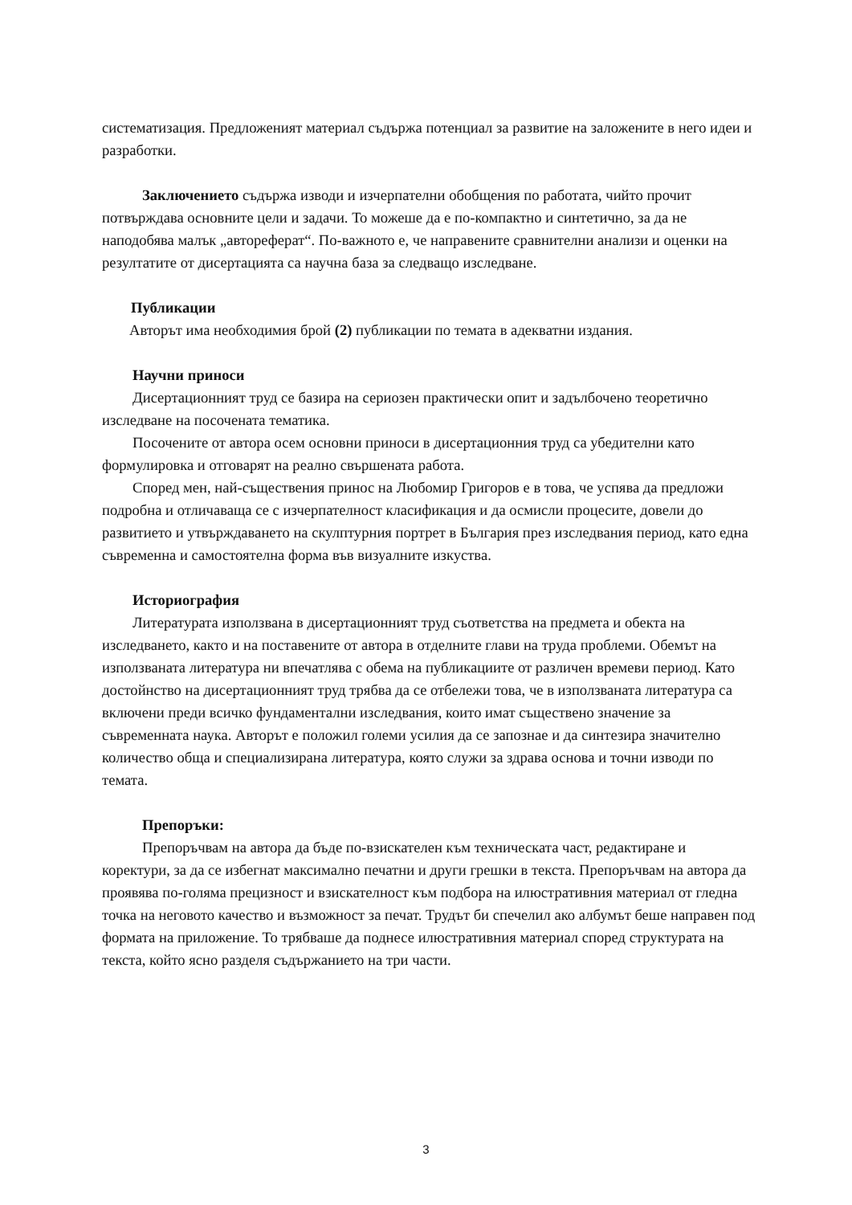систематизация. Предложеният материал съдържа потенциал за развитие на заложените в него идеи и разработки.
Заключението съдържа изводи и изчерпателни обобщения по работата, чийто прочит потвърждава основните цели и задачи. То можеше да е по-компактно и синтетично, за да не наподобява малък „автореферат“. По-важното е, че направените сравнителни анализи и оценки на резултатите от дисертацията са научна база за следващо изследване.
Публикации
Авторът има необходимия брой (2) публикации по темата в адекватни издания.
Научни приноси
Дисертационният труд се базира на сериозен практически опит и задълбочено теоретично изследване на посочената тематика.
Посочените от автора осем основни приноси в дисертационния труд са убедителни като формулировка и отговарят на реално свършената работа.
Според мен, най-съществения принос на Любомир Григоров е в това, че успява да предложи подробна и отличаваща се с изчерпателност класификация и да осмисли процесите, довели до развитието и утвърждаването на скулптурния портрет в България през изследвания период, като една съвременна и самостоятелна форма във визуалните изкуства.
Историография
Литературата използвана в дисертационният труд съответства на предмета и обекта на изследването, както и на поставените от автора в отделните глави на труда проблеми. Обемът на използваната литература ни впечатлява с обема на публикациите от различен времеви период. Като достойнство на дисертационният труд трябва да се отбележи това, че в използваната литература са включени преди всичко фундаментални изследвания, които имат съществено значение за съвременната наука. Авторът е положил големи усилия да се запознае и да синтезира значително количество обща и специализирана литература, която служи за здрава основа и точни изводи по темата.
Препоръки:
Препоръчвам на автора да бъде по-взискателен към техническата част, редактиране и коректури, за да се избегнат максимално печатни и други грешки в текста. Препоръчвам на автора да проявява по-голяма прецизност и взискателност към подбора на илюстративния материал от гледна точка на неговото качество и възможност за печат. Трудът би спечелил ако албумът беше направен под формата на приложение. То трябваше да поднесе илюстративния материал според структурата на текста, който ясно разделя съдържанието на три части.
3